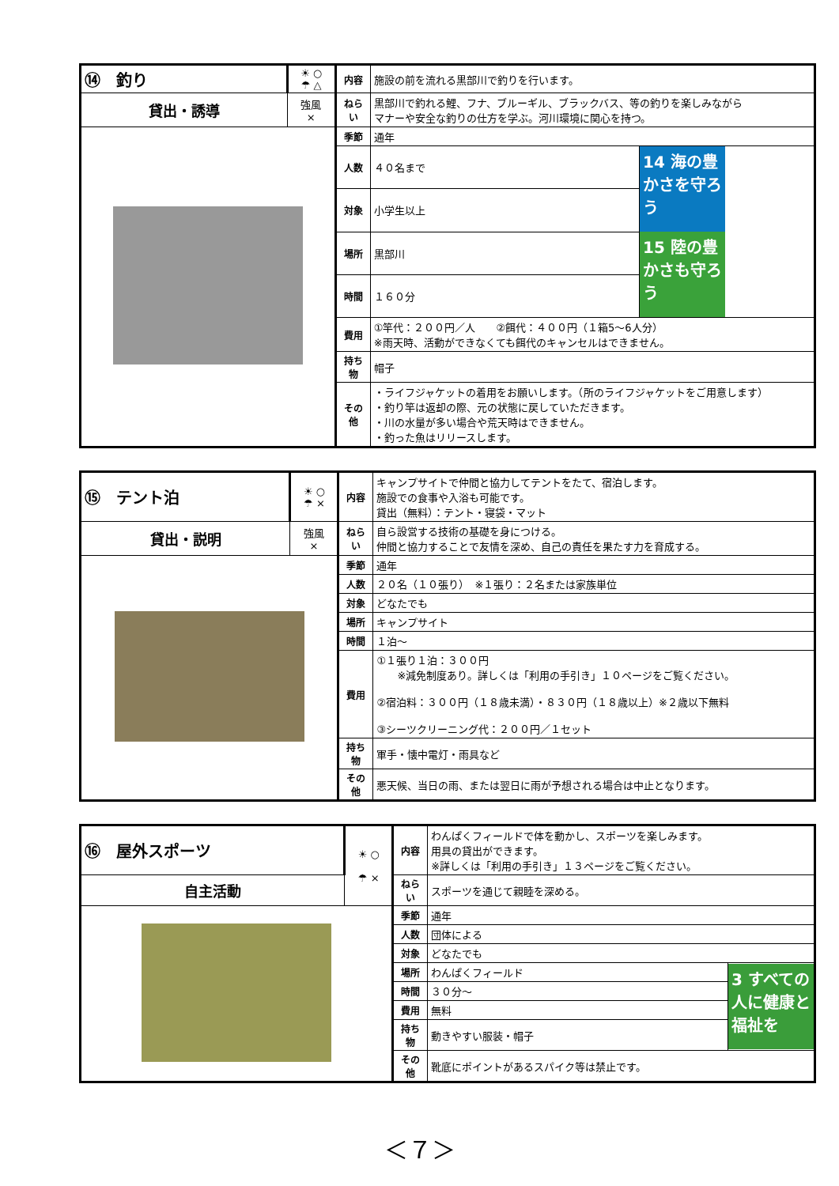| ⑭ 釣り | ☀ ○ ☂ △ | 内容 | 施設の前を流れる黒部川で釣りを行います。 | |
| 貸出・誘導 | 強風 × | ねらい | 黒部川で釣れる鯉、フナ、ブルーギル、ブラックバス、等の釣りを楽しみながら マナーや安全な釣りの仕方を学ぶ。河川環境に関心を持つ。 | |
| | | 季節 | 通年 | |
| | | 人数 | ４０名まで | 14 海の豊かさを守ろう 15 陸の豊かさも守ろう |
| | | 対象 | 小学生以上 | |
| | | 場所 | 黒部川 | |
| | | 時間 | １６０分 | |
| | | 費用 | ①竿代：２００円／人 ②餌代：４００円（１箱5～6人分） ※雨天時、活動ができなくても餌代のキャンセルはできません。 | |
| | | 持ち物 | 帽子 | |
| | | その他 | ・ライフジャケットの着用をお願いします。（所のライフジャケットをご用意します） ・釣り竿は返却の際、元の状態に戻していただきます。 ・川の水量が多い場合や荒天時はできません。 ・釣った魚はリリースします。 | |
| ⑮ テント泊 | ☀ ○ ☂ × | 内容 | キャンプサイトで仲間と協力してテントをたて、宿泊します。 施設での食事や入浴も可能です。 貸出（無料）：テント・寝袋・マット |
| 貸出・説明 | 強風 × | ねらい | 自ら設営する技術の基礎を身につける。 仲間と協力することで友情を深め、自己の責任を果たす力を育成する。 |
| | | 季節 | 通年 |
| | | 人数 | ２０名（１０張り） ※１張り：２名または家族単位 |
| | | 対象 | どなたでも |
| | | 場所 | キャンプサイト |
| | | 時間 | １泊～ |
| | | 費用 | ①１張り１泊：３００円 ※減免制度あり。詳しくは「利用の手引き」１０ページをご覧ください。 ②宿泊料：３００円（１８歳未満）・８３０円（１８歳以上）※２歳以下無料 ③シーツクリーニング代：２００円／１セット |
| | | 持ち物 | 軍手・懐中電灯・雨具など |
| | | その他 | 悪天候、当日の雨、または翌日に雨が予想される場合は中止となります。 |
| ⑯ 屋外スポーツ | ☀ ○ ☂ × | 内容 | わんぱくフィールドで体を動かし、スポーツを楽しみます。 用具の貸出ができます。 ※詳しくは「利用の手引き」１３ページをご覧ください。 | |
| 自主活動 | | ねらい | スポーツを通じて親睦を深める。 | |
| | | 季節 | 通年 | |
| | | 人数 | 団体による | |
| | | 対象 | どなたでも | |
| | | 場所 | わんぱくフィールド | 3 すべての人に健康と福祉を |
| | | 時間 | ３０分～ | |
| | | 費用 | 無料 | |
| | | 持ち物 | 動きやすい服装・帽子 | |
| | | その他 | 靴底にポイントがあるスパイク等は禁止です。 | |
＜７＞